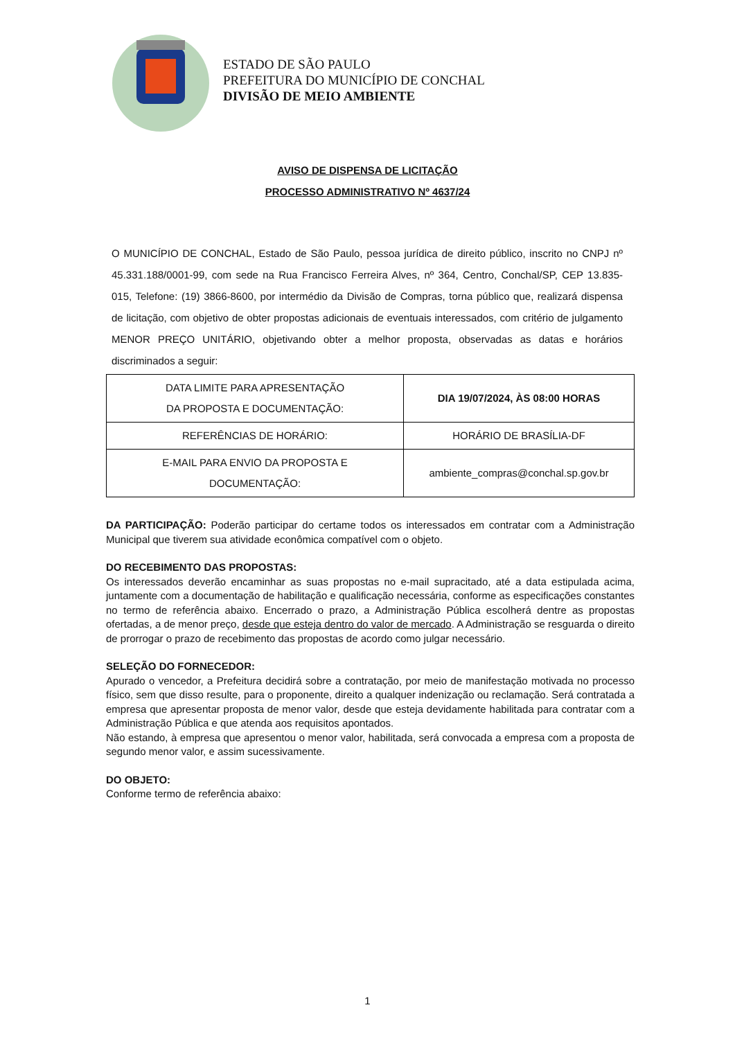ESTADO DE SÃO PAULO
PREFEITURA DO MUNICÍPIO DE CONCHAL
DIVISÃO DE MEIO AMBIENTE
AVISO DE DISPENSA DE LICITAÇÃO
PROCESSO ADMINISTRATIVO Nº 4637/24
O MUNICÍPIO DE CONCHAL, Estado de São Paulo, pessoa jurídica de direito público, inscrito no CNPJ nº 45.331.188/0001-99, com sede na Rua Francisco Ferreira Alves, nº 364, Centro, Conchal/SP, CEP 13.835-015, Telefone: (19) 3866-8600, por intermédio da Divisão de Compras, torna público que, realizará dispensa de licitação, com objetivo de obter propostas adicionais de eventuais interessados, com critério de julgamento MENOR PREÇO UNITÁRIO, objetivando obter a melhor proposta, observadas as datas e horários discriminados a seguir:
| DATA LIMITE PARA APRESENTAÇÃO DA PROPOSTA E DOCUMENTAÇÃO: | DIA 19/07/2024, ÀS 08:00 HORAS |
| REFERÊNCIAS DE HORÁRIO: | HORÁRIO DE BRASÍLIA-DF |
| E-MAIL PARA ENVIO DA PROPOSTA E DOCUMENTAÇÃO: | ambiente_compras@conchal.sp.gov.br |
DA PARTICIPAÇÃO: Poderão participar do certame todos os interessados em contratar com a Administração Municipal que tiverem sua atividade econômica compatível com o objeto.
DO RECEBIMENTO DAS PROPOSTAS:
Os interessados deverão encaminhar as suas propostas no e-mail supracitado, até a data estipulada acima, juntamente com a documentação de habilitação e qualificação necessária, conforme as especificações constantes no termo de referência abaixo. Encerrado o prazo, a Administração Pública escolherá dentre as propostas ofertadas, a de menor preço, desde que esteja dentro do valor de mercado. A Administração se resguarda o direito de prorrogar o prazo de recebimento das propostas de acordo como julgar necessário.
SELEÇÃO DO FORNECEDOR:
Apurado o vencedor, a Prefeitura decidirá sobre a contratação, por meio de manifestação motivada no processo físico, sem que disso resulte, para o proponente, direito a qualquer indenização ou reclamação. Será contratada a empresa que apresentar proposta de menor valor, desde que esteja devidamente habilitada para contratar com a Administração Pública e que atenda aos requisitos apontados.
Não estando, à empresa que apresentou o menor valor, habilitada, será convocada a empresa com a proposta de segundo menor valor, e assim sucessivamente.
DO OBJETO:
Conforme termo de referência abaixo:
1